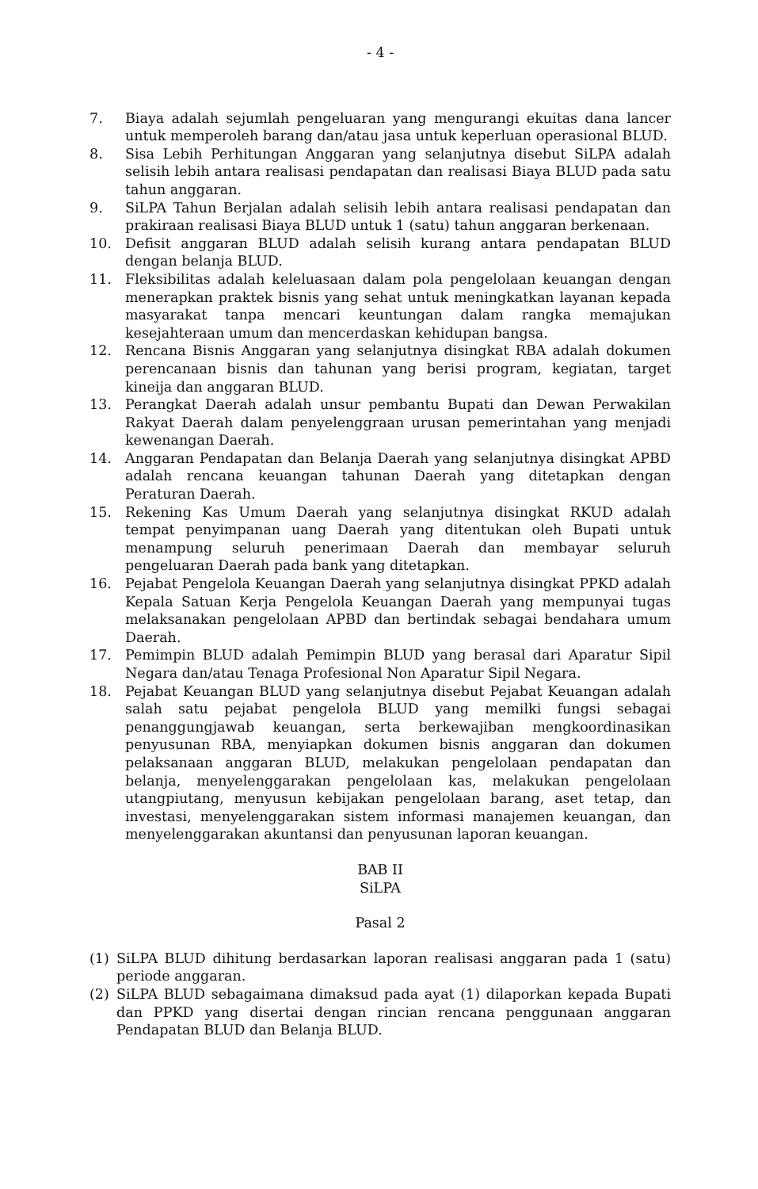- 4 -
7. Biaya adalah sejumlah pengeluaran yang mengurangi ekuitas dana lancer untuk memperoleh barang dan/atau jasa untuk keperluan operasional BLUD.
8. Sisa Lebih Perhitungan Anggaran yang selanjutnya disebut SiLPA adalah selisih lebih antara realisasi pendapatan dan realisasi Biaya BLUD pada satu tahun anggaran.
9. SiLPA Tahun Berjalan adalah selisih lebih antara realisasi pendapatan dan prakiraan realisasi Biaya BLUD untuk 1 (satu) tahun anggaran berkenaan.
10. Defisit anggaran BLUD adalah selisih kurang antara pendapatan BLUD dengan belanja BLUD.
11. Fleksibilitas adalah keleluasaan dalam pola pengelolaan keuangan dengan menerapkan praktek bisnis yang sehat untuk meningkatkan layanan kepada masyarakat tanpa mencari keuntungan dalam rangka memajukan kesejahteraan umum dan mencerdaskan kehidupan bangsa.
12. Rencana Bisnis Anggaran yang selanjutnya disingkat RBA adalah dokumen perencanaan bisnis dan tahunan yang berisi program, kegiatan, target kineija dan anggaran BLUD.
13. Perangkat Daerah adalah unsur pembantu Bupati dan Dewan Perwakilan Rakyat Daerah dalam penyelenggraan urusan pemerintahan yang menjadi kewenangan Daerah.
14. Anggaran Pendapatan dan Belanja Daerah yang selanjutnya disingkat APBD adalah rencana keuangan tahunan Daerah yang ditetapkan dengan Peraturan Daerah.
15. Rekening Kas Umum Daerah yang selanjutnya disingkat RKUD adalah tempat penyimpanan uang Daerah yang ditentukan oleh Bupati untuk menampung seluruh penerimaan Daerah dan membayar seluruh pengeluaran Daerah pada bank yang ditetapkan.
16. Pejabat Pengelola Keuangan Daerah yang selanjutnya disingkat PPKD adalah Kepala Satuan Kerja Pengelola Keuangan Daerah yang mempunyai tugas melaksanakan pengelolaan APBD dan bertindak sebagai bendahara umum Daerah.
17. Pemimpin BLUD adalah Pemimpin BLUD yang berasal dari Aparatur Sipil Negara dan/atau Tenaga Profesional Non Aparatur Sipil Negara.
18. Pejabat Keuangan BLUD yang selanjutnya disebut Pejabat Keuangan adalah salah satu pejabat pengelola BLUD yang memilki fungsi sebagai penanggungjawab keuangan, serta berkewajiban mengkoordinasikan penyusunan RBA, menyiapkan dokumen bisnis anggaran dan dokumen pelaksanaan anggaran BLUD, melakukan pengelolaan pendapatan dan belanja, menyelenggarakan pengelolaan kas, melakukan pengelolaan utangpiutang, menyusun kebijakan pengelolaan barang, aset tetap, dan investasi, menyelenggarakan sistem informasi manajemen keuangan, dan menyelenggarakan akuntansi dan penyusunan laporan keuangan.
BAB II
SiLPA
Pasal 2
(1) SiLPA BLUD dihitung berdasarkan laporan realisasi anggaran pada 1 (satu) periode anggaran.
(2) SiLPA BLUD sebagaimana dimaksud pada ayat (1) dilaporkan kepada Bupati dan PPKD yang disertai dengan rincian rencana penggunaan anggaran Pendapatan BLUD dan Belanja BLUD.